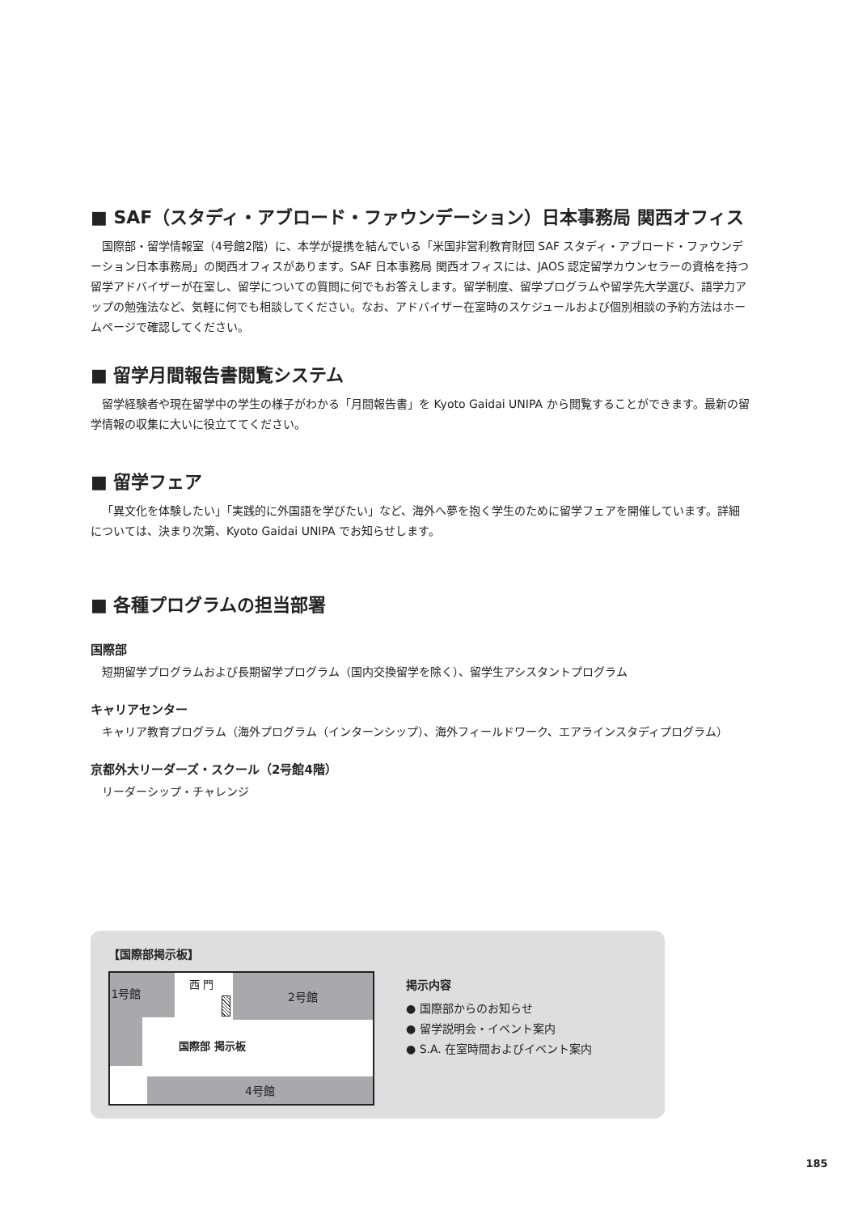■ SAF（スタディ・アブロード・ファウンデーション）日本事務局 関西オフィス
国際部・留学情報室（4号館2階）に、本学が提携を結んでいる「米国非営利教育財団 SAF スタディ・アブロード・ファウンデーション日本事務局」の関西オフィスがあります。SAF 日本事務局 関西オフィスには、JAOS 認定留学カウンセラーの資格を持つ留学アドバイザーが在室し、留学についての質問に何でもお答えします。留学制度、留学プログラムや留学先大学選び、語学力アップの勉強法など、気軽に何でも相談してください。なお、アドバイザー在室時のスケジュールおよび個別相談の予約方法はホームページで確認してください。
■ 留学月間報告書閲覧システム
留学経験者や現在留学中の学生の様子がわかる「月間報告書」を Kyoto Gaidai UNIPA から閲覧することができます。最新の留学情報の収集に大いに役立ててください。
■ 留学フェア
「異文化を体験したい」「実践的に外国語を学びたい」など、海外へ夢を抱く学生のために留学フェアを開催しています。詳細については、決まり次第、Kyoto Gaidai UNIPA でお知らせします。
■ 各種プログラムの担当部署
国際部
短期留学プログラムおよび長期留学プログラム（国内交換留学を除く）、留学生アシスタントプログラム
キャリアセンター
キャリア教育プログラム（海外プログラム（インターンシップ）、海外フィールドワーク、エアラインスタディプログラム）
京都外大リーダーズ・スクール（2号館4階）
リーダーシップ・チャレンジ
【国際部掲示板】
1号館 2号館
4号館
西 門
国際部 掲示板
掲示内容
● 国際部からのお知らせ
● 留学説明会・イベント案内
● S.A. 在室時間およびイベント案内
185